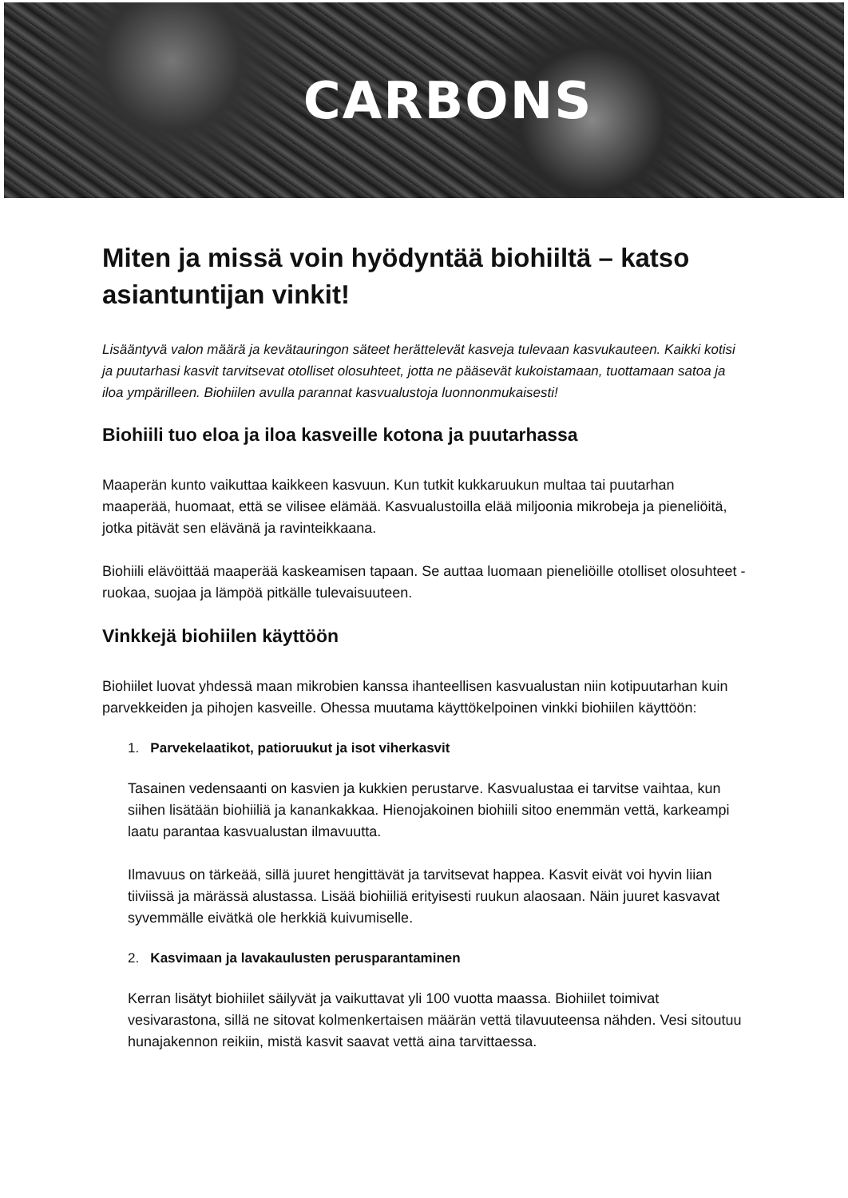CARBONS
Miten ja missä voin hyödyntää biohiiltä – katso asiantuntijan vinkit!
Lisääntyvä valon määrä ja kevätauringon säteet herättelevät kasveja tulevaan kasvukauteen. Kaikki kotisi ja puutarhasi kasvit tarvitsevat otolliset olosuhteet, jotta ne pääsevät kukoistamaan, tuottamaan satoa ja iloa ympärilleen. Biohiilen avulla parannat kasvualustoja luonnonmukaisesti!
Biohiili tuo eloa ja iloa kasveille kotona ja puutarhassa
Maaperän kunto vaikuttaa kaikkeen kasvuun. Kun tutkit kukkaruukun multaa tai puutarhan maaperää, huomaat, että se vilisee elämää. Kasvualustoilla elää miljoonia mikrobeja ja pieneliöitä, jotka pitävät sen elävänä ja ravinteikkaana.
Biohiili elävöittää maaperää kaskeamisen tapaan. Se auttaa luomaan pieneliöille otolliset olosuhteet - ruokaa, suojaa ja lämpöä pitkälle tulevaisuuteen.
Vinkkejä biohiilen käyttöön
Biohiilet luovat yhdessä maan mikrobien kanssa ihanteellisen kasvualustan niin kotipuutarhan kuin parvekkeiden ja pihojen kasveille. Ohessa muutama käyttökelpoinen vinkki biohiilen käyttöön:
1. Parvekelaatikot, patioruukut ja isot viherkasvit
Tasainen vedensaanti on kasvien ja kukkien perustarve. Kasvualustaa ei tarvitse vaihtaa, kun siihen lisätään biohiiliä ja kanankakkaa. Hienojakoinen biohiili sitoo enemmän vettä, karkeampi laatu parantaa kasvualustan ilmavuutta.
Ilmavuus on tärkeää, sillä juuret hengittävät ja tarvitsevat happea. Kasvit eivät voi hyvin liian tiiviissä ja märässä alustassa. Lisää biohiiliä erityisesti ruukun alaosaan. Näin juuret kasvavat syvemmälle eivätkä ole herkkiä kuivumiselle.
2. Kasvimaan ja lavakaulusten perusparantaminen
Kerran lisätyt biohiilet säilyvät ja vaikuttavat yli 100 vuotta maassa. Biohiilet toimivat vesivarastona, sillä ne sitovat kolmenkertaisen määrän vettä tilavuuteensa nähden. Vesi sitoutuu hunajakennon reikiin, mistä kasvit saavat vettä aina tarvittaessa.